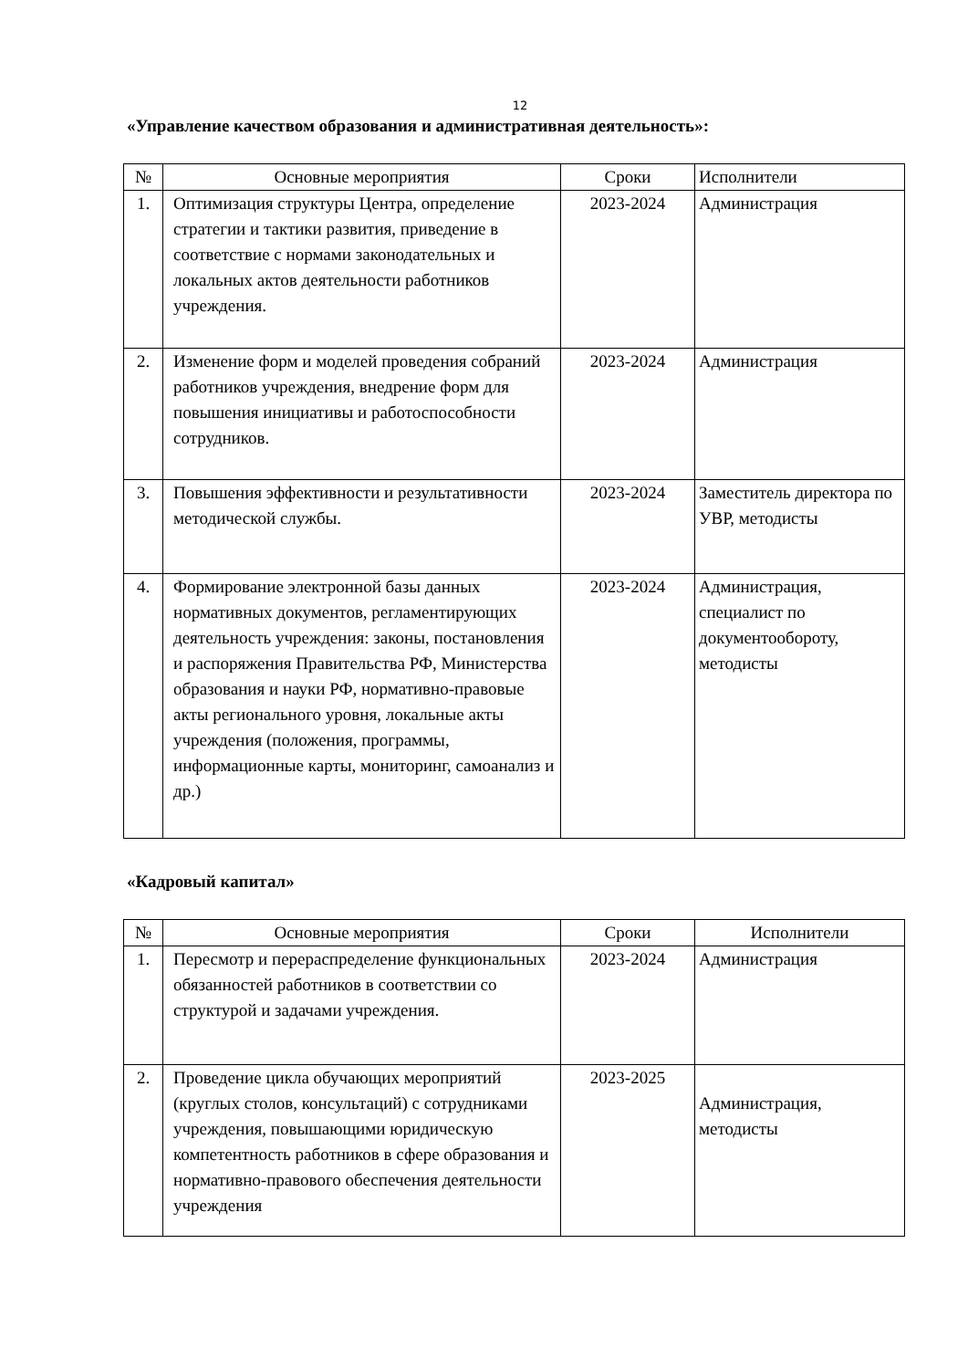12
«Управление качеством образования и административная деятельность»:
| № | Основные мероприятия | Сроки | Исполнители |
| --- | --- | --- | --- |
| 1. | Оптимизация структуры Центра, определение стратегии и тактики развития, приведение в соответствие с нормами законодательных и локальных актов деятельности работников учреждения. | 2023-2024 | Администрация |
| 2. | Изменение форм и моделей проведения собраний работников учреждения, внедрение форм для повышения инициативы и работоспособности сотрудников. | 2023-2024 | Администрация |
| 3. | Повышения эффективности и результативности методической службы. | 2023-2024 | Заместитель директора по УВР, методисты |
| 4. | Формирование электронной базы данных нормативных документов, регламентирующих деятельность учреждения: законы, постановления и распоряжения Правительства РФ, Министерства образования и науки РФ, нормативно-правовые акты регионального уровня, локальные акты учреждения (положения, программы, информационные карты, мониторинг, самоанализ и др.) | 2023-2024 | Администрация, специалист по документообороту, методисты |
«Кадровый капитал»
| № | Основные мероприятия | Сроки | Исполнители |
| --- | --- | --- | --- |
| 1. | Пересмотр и перераспределение функциональных обязанностей работников в соответствии со структурой и задачами учреждения. | 2023-2024 | Администрация |
| 2. | Проведение цикла обучающих мероприятий (круглых столов, консультаций) с сотрудниками учреждения, повышающими юридическую компетентность работников в сфере образования и нормативно-правового обеспечения деятельности учреждения | 2023-2025 | Администрация, методисты |